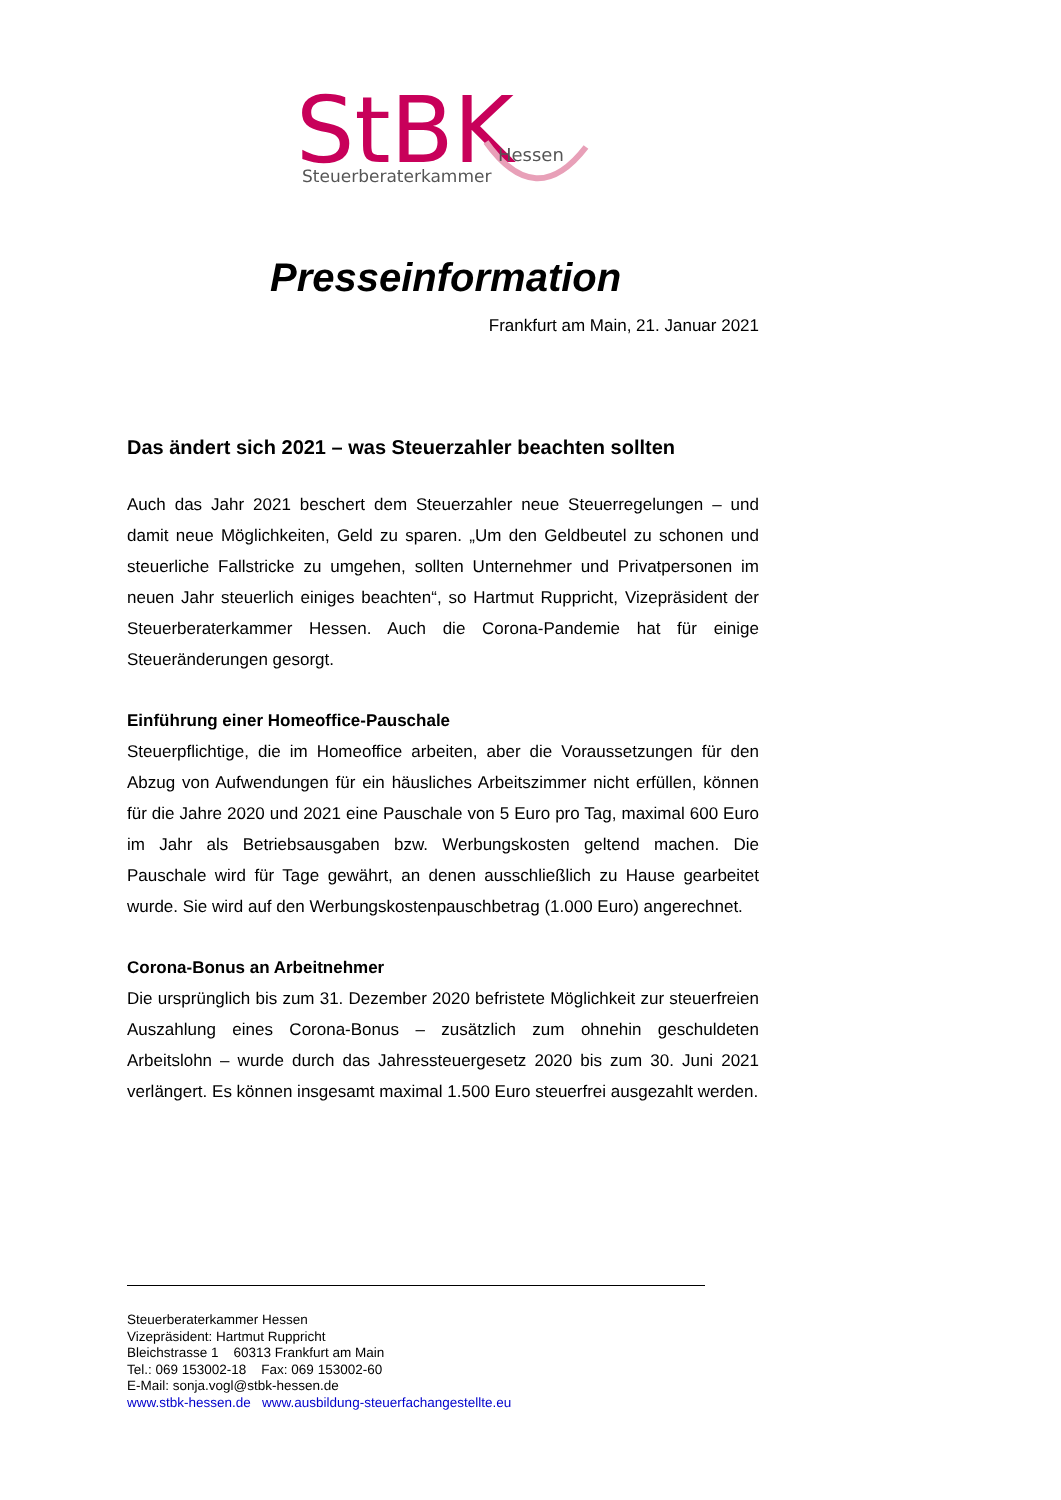StBK
Hessen
Steuerberaterkammer
Presseinformation
Frankfurt am Main, 21. Januar 2021
Das ändert sich 2021 – was Steuerzahler beachten sollten
Auch das Jahr 2021 beschert dem Steuerzahler neue Steuerregelungen – und damit neue Möglichkeiten, Geld zu sparen. „Um den Geldbeutel zu schonen und steuerliche Fallstricke zu umgehen, sollten Unternehmer und Privatpersonen im neuen Jahr steuerlich einiges beachten“, so Hartmut Ruppricht, Vizepräsident der Steuerberaterkammer Hessen. Auch die Corona-Pandemie hat für einige Steueränderungen gesorgt.
Einführung einer Homeoffice-Pauschale
Steuerpflichtige, die im Homeoffice arbeiten, aber die Voraussetzungen für den Abzug von Aufwendungen für ein häusliches Arbeitszimmer nicht erfüllen, können für die Jahre 2020 und 2021 eine Pauschale von 5 Euro pro Tag, maximal 600 Euro im Jahr als Betriebsausgaben bzw. Werbungskosten geltend machen. Die Pauschale wird für Tage gewährt, an denen ausschließlich zu Hause gearbeitet wurde. Sie wird auf den Werbungskostenpauschbetrag (1.000 Euro) angerechnet.
Corona-Bonus an Arbeitnehmer
Die ursprünglich bis zum 31. Dezember 2020 befristete Möglichkeit zur steuerfreien Auszahlung eines Corona-Bonus – zusätzlich zum ohnehin geschuldeten Arbeitslohn – wurde durch das Jahressteuergesetz 2020 bis zum 30. Juni 2021 verlängert. Es können insgesamt maximal 1.500 Euro steuerfrei ausgezahlt werden.
Steuerberaterkammer Hessen
Vizepräsident: Hartmut Ruppricht
Bleichstrasse 1 60313 Frankfurt am Main
Tel.: 069 153002-18 Fax: 069 153002-60
E-Mail: sonja.vogl@stbk-hessen.de
www.stbk-hessen.de www.ausbildung-steuerfachangestellte.eu